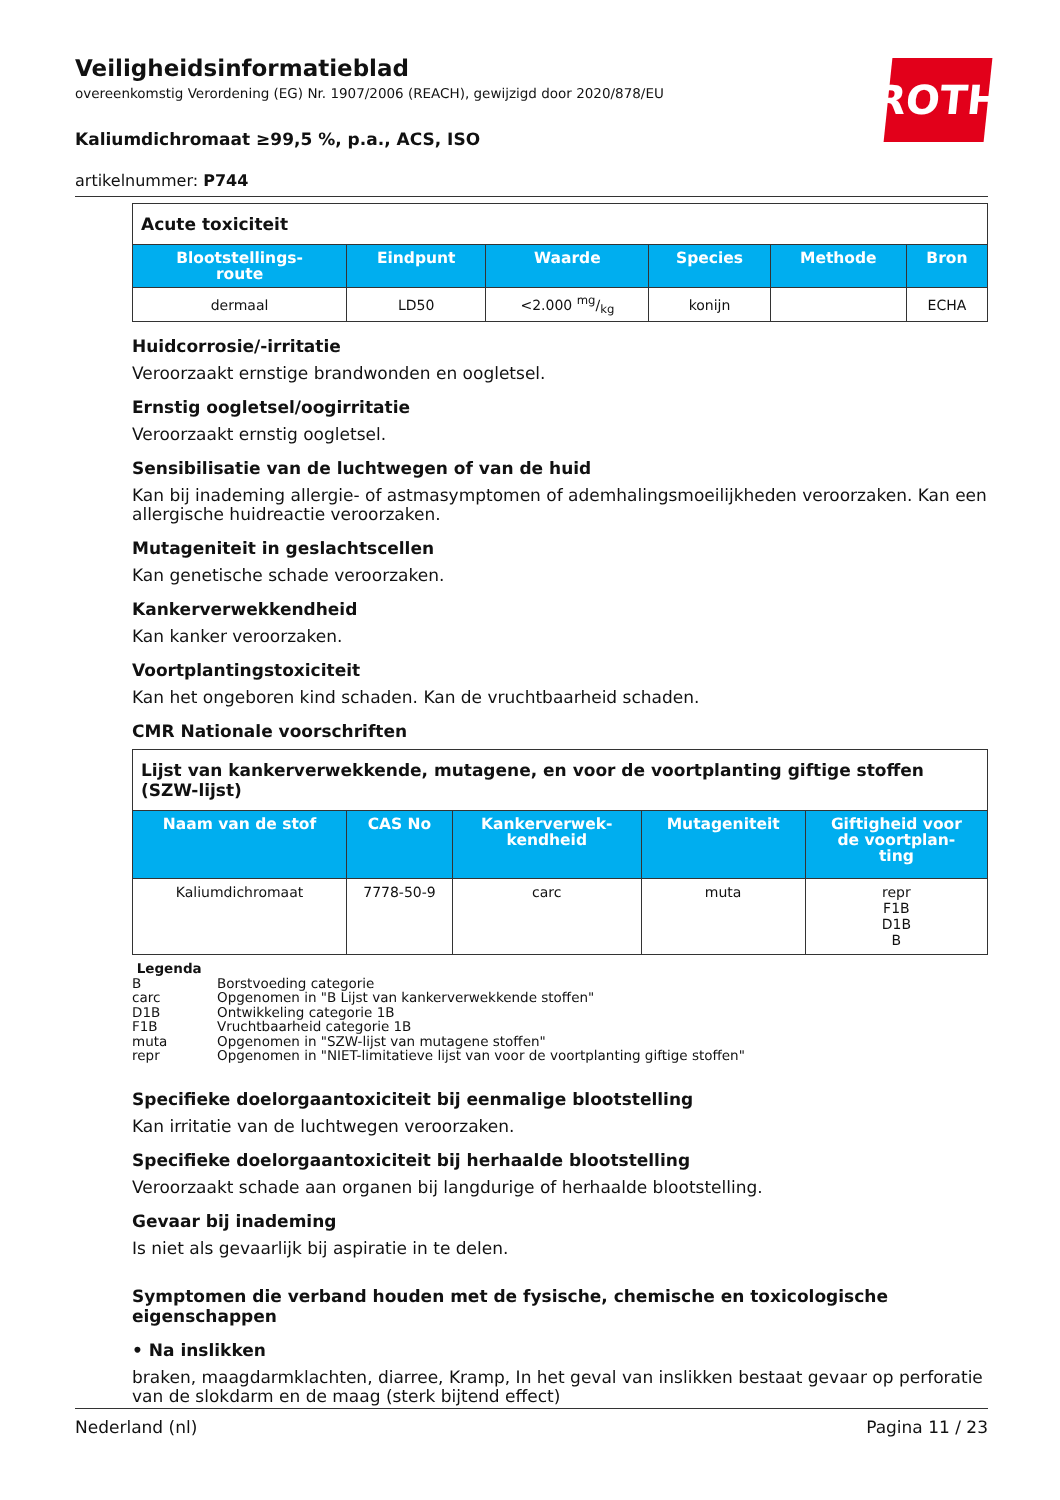ROTH
Veiligheidsinformatieblad
overeenkomstig Verordening (EG) Nr. 1907/2006 (REACH), gewijzigd door 2020/878/EU
Kaliumdichromaat ≥99,5 %, p.a., ACS, ISO
artikelnummer: P744
| Acute toxiciteit | | | | | |
| Blootstellings- route | Eindpunt | Waarde | Species | Methode | Bron |
| dermaal | LD50 | <2.000 mg/kg | konijn | | ECHA |
Huidcorrosie/-irritatie
Veroorzaakt ernstige brandwonden en oogletsel.
Ernstig oogletsel/oogirritatie
Veroorzaakt ernstig oogletsel.
Sensibilisatie van de luchtwegen of van de huid
Kan bij inademing allergie- of astmasymptomen of ademhalingsmoeilijkheden veroorzaken. Kan een allergische huidreactie veroorzaken.
Mutageniteit in geslachtscellen
Kan genetische schade veroorzaken.
Kankerverwekkendheid
Kan kanker veroorzaken.
Voortplantingstoxiciteit
Kan het ongeboren kind schaden. Kan de vruchtbaarheid schaden.
CMR Nationale voorschriften
| Lijst van kankerverwekkende, mutagene, en voor de voortplanting giftige stoffen (SZW-lijst) | | | | |
| Naam van de stof | CAS No | Kankerverwek- kendheid | Mutageniteit | Giftigheid voor de voortplan- ting |
| Kaliumdichromaat | 7778-50-9 | carc | muta | repr F1B D1B B |
Legenda
B Borstvoeding categorie
carc Opgenomen in "B Lijst van kankerverwekkende stoffen"
D1B Ontwikkeling categorie 1B
F1B Vruchtbaarheid categorie 1B
muta Opgenomen in "SZW-lijst van mutagene stoffen"
repr Opgenomen in "NIET-limitatieve lijst van voor de voortplanting giftige stoffen"
Specifieke doelorgaantoxiciteit bij eenmalige blootstelling
Kan irritatie van de luchtwegen veroorzaken.
Specifieke doelorgaantoxiciteit bij herhaalde blootstelling
Veroorzaakt schade aan organen bij langdurige of herhaalde blootstelling.
Gevaar bij inademing
Is niet als gevaarlijk bij aspiratie in te delen.
Symptomen die verband houden met de fysische, chemische en toxicologische eigenschappen
• Na inslikken
braken, maagdarmklachten, diarree, Kramp, In het geval van inslikken bestaat gevaar op perforatie van de slokdarm en de maag (sterk bijtend effect)
Nederland (nl) Pagina 11 / 23